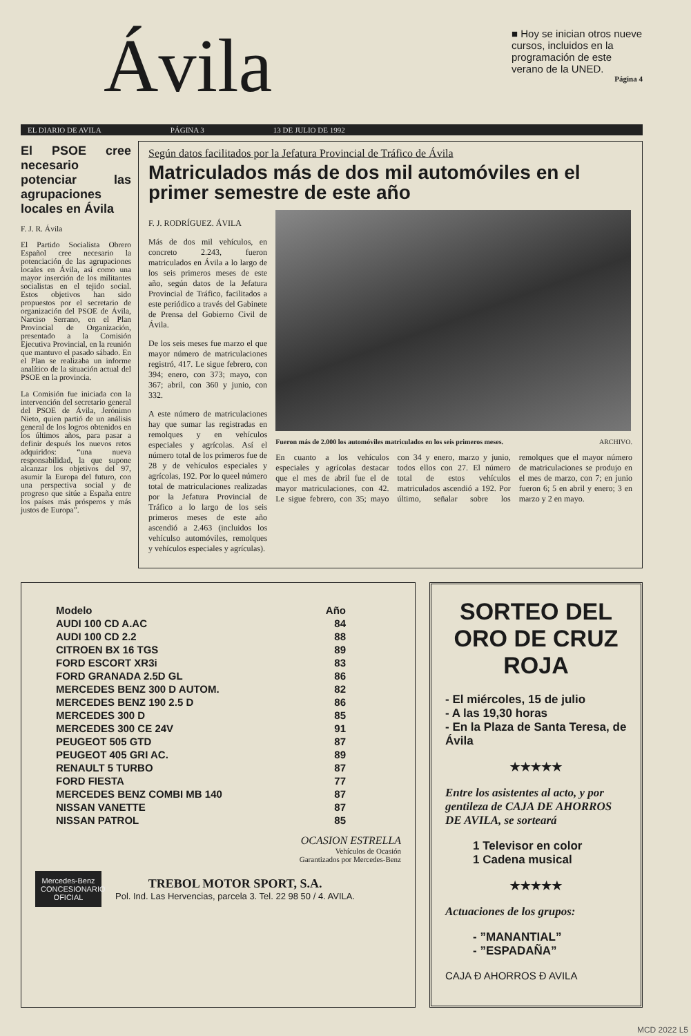Ávila
■ Hoy se inician otros nueve cursos, incluidos en la programación de este verano de la UNED.
Página 4
EL DIARIO DE AVILA PÁGINA 3 13 DE JULIO DE 1992
El PSOE cree necesario potenciar las agrupaciones locales en Ávila
F. J. R. Ávila
El Partido Socialista Obrero Español cree necesario la potenciación de las agrupaciones locales en Ávila, así como una mayor inserción de los militantes socialistas en el tejido social. Estos objetivos han sido propuestos por el secretario de organización del PSOE de Ávila, Narciso Serrano, en el Plan Provincial de Organización, presentado a la Comisión Ejecutiva Provincial, en la reunión que mantuvo el pasado sábado. En el Plan se realizaba un informe analítico de la situación actual del PSOE en la provincia.
La Comisión fue iniciada con la intervención del secretario general del PSOE de Ávila, Jerónimo Nieto, quien partió de un análisis general de los logros obtenidos en los últimos años, para pasar a definir después los nuevos retos adquiridos: “una nueva responsabilidad, la que supone alcanzar los objetivos del 97, asumir la Europa del futuro, con una perspectiva social y de progreso que sitúe a España entre los países más prósperos y más justos de Europa”.
Según datos facilitados por la Jefatura Provincial de Tráfico de Ávila
Matriculados más de dos mil automóviles en el primer semestre de este año
F. J. RODRÍGUEZ. ÁVILA
Más de dos mil vehículos, en concreto 2.243, fueron matriculados en Ávila a lo largo de los seis primeros meses de este año, según datos de la Jefatura Provincial de Tráfico, facilitados a este periódico a través del Gabinete de Prensa del Gobierno Civil de Ávila.
De los seis meses fue marzo el que mayor número de matriculaciones registró, 417. Le sigue febrero, con 394; enero, con 373; mayo, con 367; abril, con 360 y junio, con 332.
A este número de matriculaciones hay que sumar las registradas en remolques y en vehículos especiales y agrícolas. Así el número total de los primeros fue de 28 y de vehículos especiales y agrícolas, 192. Por lo queel número total de matriculaciones realizadas por la Jefatura Provincial de Tráfico a lo largo de los seis primeros meses de este año ascendió a 2.463 (incluidos los vehículso automóviles, remolques y vehículos especiales y agrículas).
Fueron más de 2.000 los automóviles matriculados en los seis primeros meses. ARCHIVO.
En cuanto a los vehículos especiales y agrícolas destacar que el mes de abril fue el de mayor matriculaciones, con 42. Le sigue febrero, con 35; mayo con 34 y enero, marzo y junio, todos ellos con 27. El número total de estos vehículos matriculados ascendió a 192. Por último, señalar sobre los remolques que el mayor número de matriculaciones se produjo en el mes de marzo, con 7; en junio fueron 6; 5 en abril y enero; 3 en marzo y 2 en mayo.
| Modelo | Año |
| --- | --- |
| AUDI 100 CD A.AC | 84 |
| AUDI 100 CD 2.2 | 88 |
| CITROEN BX 16 TGS | 89 |
| FORD ESCORT XR3i | 83 |
| FORD GRANADA 2.5D GL | 86 |
| MERCEDES BENZ 300 D AUTOM. | 82 |
| MERCEDES BENZ 190 2.5 D | 86 |
| MERCEDES 300 D | 85 |
| MERCEDES 300 CE 24V | 91 |
| PEUGEOT 505 GTD | 87 |
| PEUGEOT 405 GRI AC. | 89 |
| RENAULT 5 TURBO | 87 |
| FORD FIESTA | 77 |
| MERCEDES BENZ COMBI MB 140 | 87 |
| NISSAN VANETTE | 87 |
| NISSAN PATROL | 85 |
OCASION ESTRELLA
Vehículos de Ocasión
Garantizados por Mercedes-Benz
Mercedes-Benz
CONCESIONARIO OFICIAL
TREBOL MOTOR SPORT, S.A.
Pol. Ind. Las Hervencias, parcela 3. Tel. 22 98 50 / 4. AVILA.
SORTEO DEL ORO DE CRUZ ROJA
- El miércoles, 15 de julio
- A las 19,30 horas
- En la Plaza de Santa Teresa, de Ávila
★★★★★
Entre los asistentes al acto, y por gentileza de CAJA DE AHORROS DE AVILA, se sorteará
1 Televisor en color
1 Cadena musical
★★★★★
Actuaciones de los grupos:
- ”MANANTIAL”
- ”ESPADAÑA”
CAJA Ð AHORROS Ð AVILA
MCD 2022 L5